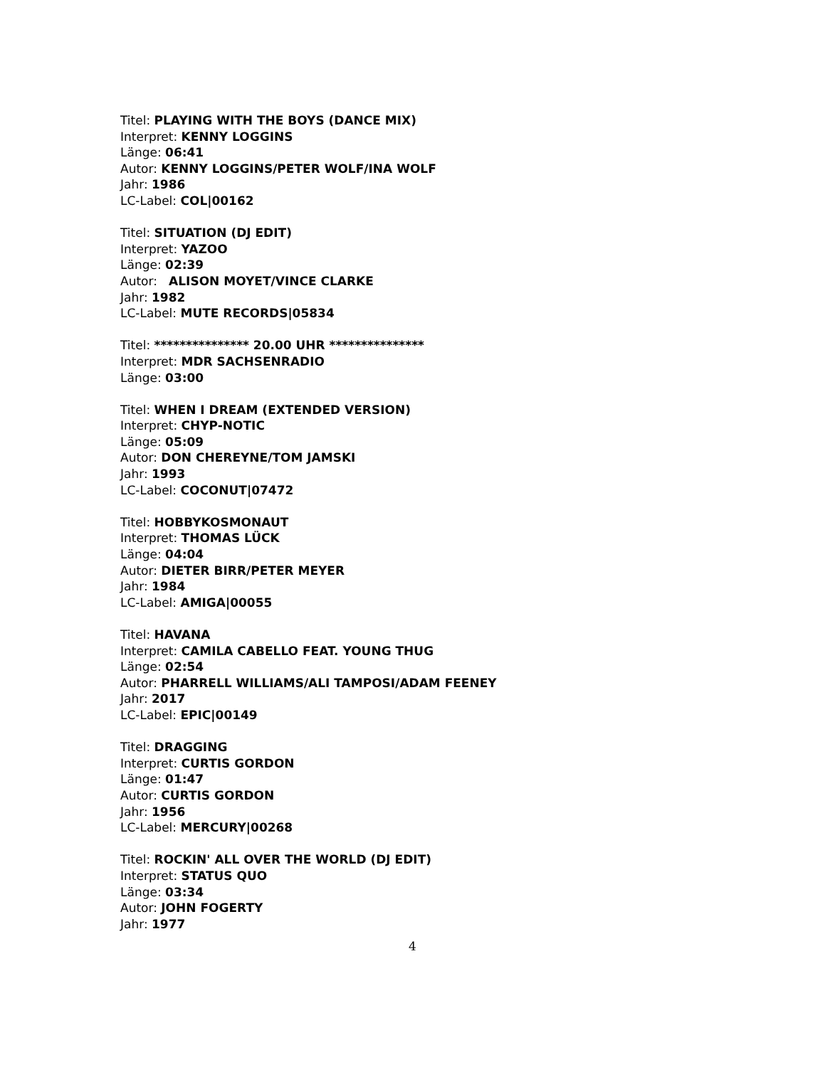Titel: PLAYING WITH THE BOYS (DANCE MIX)
Interpret: KENNY LOGGINS
Länge: 06:41
Autor: KENNY LOGGINS/PETER WOLF/INA WOLF
Jahr: 1986
LC-Label: COL|00162
Titel: SITUATION (DJ EDIT)
Interpret: YAZOO
Länge: 02:39
Autor: ALISON MOYET/VINCE CLARKE
Jahr: 1982
LC-Label: MUTE RECORDS|05834
Titel: *************** 20.00 UHR ***************
Interpret: MDR SACHSENRADIO
Länge: 03:00
Titel: WHEN I DREAM (EXTENDED VERSION)
Interpret: CHYP-NOTIC
Länge: 05:09
Autor: DON CHEREYNE/TOM JAMSKI
Jahr: 1993
LC-Label: COCONUT|07472
Titel: HOBBYKOSMONAUT
Interpret: THOMAS LÜCK
Länge: 04:04
Autor: DIETER BIRR/PETER MEYER
Jahr: 1984
LC-Label: AMIGA|00055
Titel: HAVANA
Interpret: CAMILA CABELLO FEAT. YOUNG THUG
Länge: 02:54
Autor: PHARRELL WILLIAMS/ALI TAMPOSI/ADAM FEENEY
Jahr: 2017
LC-Label: EPIC|00149
Titel: DRAGGING
Interpret: CURTIS GORDON
Länge: 01:47
Autor: CURTIS GORDON
Jahr: 1956
LC-Label: MERCURY|00268
Titel: ROCKIN' ALL OVER THE WORLD (DJ EDIT)
Interpret: STATUS QUO
Länge: 03:34
Autor: JOHN FOGERTY
Jahr: 1977
4